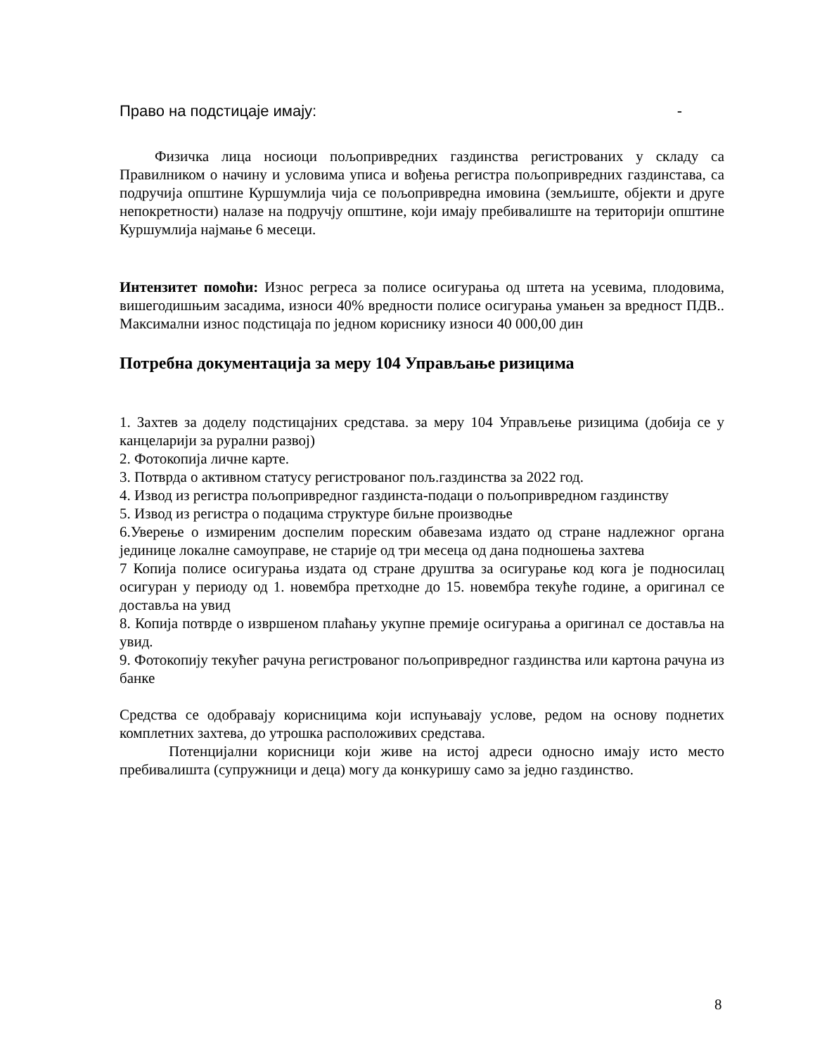Право на подстицаје имају: -
Физичка лица носиоци пољопривредних газдинства регистрованих у складу са Правилником о начину и условима уписа и вођења регистра пољопривредних газдинстава, са подручија општине Куршумлија чија се пољопривредна имовина (земљиште, објекти и друге непокретности) налазе на подручју општине, који имају пребивалиште на територији општине Куршумлија најмање 6 месеци.
Интензитет помоћи: Износ регреса за полисе осигурања од штета на усевима, плодовима, вишегодишњим засадима, износи 40% вредности полисе осигурања умањен за вредност ПДВ.. Максимални износ подстицаја по једном кориснику износи 40 000,00 дин
Потребна документација за меру 104 Управљање ризицима
1. Захтев за доделу подстицајних средстава. за меру 104 Управљење ризицима (добија се у канцеларији за рурални развој)
2. Фотокопија личне карте.
3. Потврда о активном статусу регистрованог пољ.газдинства за 2022 год.
4. Извод из регистра пољопривредног газдинста-подаци о пољопривредном газдинству
5. Извод из регистра о подацима структуре биљне производње
6.Уверење о измиреним доспелим пореским обавезама издато од стране надлежног органа јединице локалне самоуправе, не старије од три месеца од дана подношења захтева
7 Копија полисе осигурања издата од стране друштва за осигурање код кога је подносилац осигуран у периоду од 1. новембра претходне до 15. новембра текуће године, а оригинал се доставља на увид
8. Копија потврде о извршеном плаћању укупне премије осигурања а оригинал се доставља на увид.
9. Фотокопију текућег рачуна регистрованог пољопривредног газдинства или картона рачуна из банке
Средства се одобравају корисницима који испуњавају услове, редом на основу поднетих комплетних захтева, до утрошка расположивих средстава.
Потенцијални корисници који живе на истој адреси односно имају исто место пребивалишта (супружници и деца) могу да конкуришу само за једно газдинство.
8